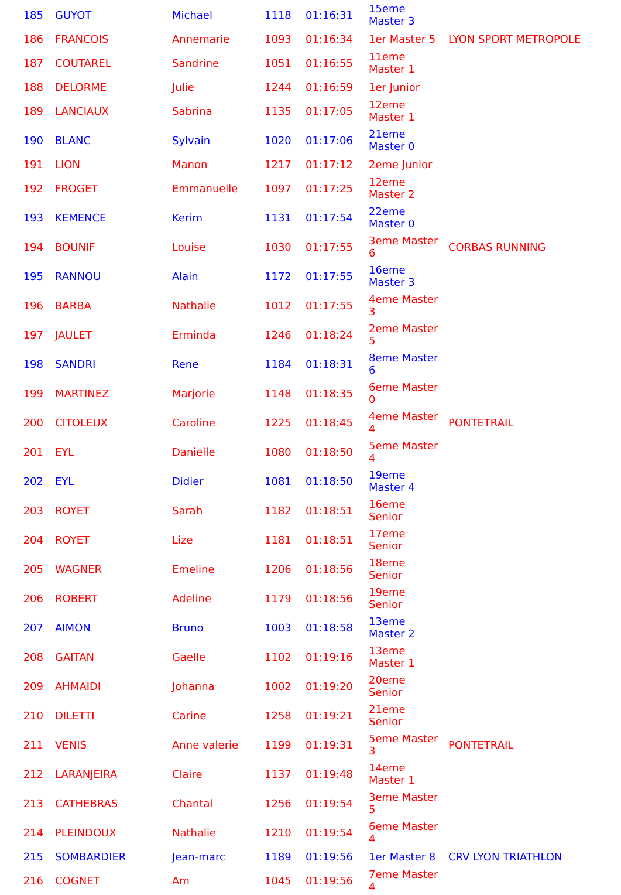| 185 | GUYOT | Michael | 1118 | 01:16:31 | 15eme Master 3 | |
| 186 | FRANCOIS | Annemarie | 1093 | 01:16:34 | 1er Master 5 | LYON SPORT METROPOLE |
| 187 | COUTAREL | Sandrine | 1051 | 01:16:55 | 11eme Master 1 | |
| 188 | DELORME | Julie | 1244 | 01:16:59 | 1er Junior | |
| 189 | LANCIAUX | Sabrina | 1135 | 01:17:05 | 12eme Master 1 | |
| 190 | BLANC | Sylvain | 1020 | 01:17:06 | 21eme Master 0 | |
| 191 | LION | Manon | 1217 | 01:17:12 | 2eme Junior | |
| 192 | FROGET | Emmanuelle | 1097 | 01:17:25 | 12eme Master 2 | |
| 193 | KEMENCE | Kerim | 1131 | 01:17:54 | 22eme Master 0 | |
| 194 | BOUNIF | Louise | 1030 | 01:17:55 | 3eme Master 6 | CORBAS RUNNING |
| 195 | RANNOU | Alain | 1172 | 01:17:55 | 16eme Master 3 | |
| 196 | BARBA | Nathalie | 1012 | 01:17:55 | 4eme Master 3 | |
| 197 | JAULET | Erminda | 1246 | 01:18:24 | 2eme Master 5 | |
| 198 | SANDRI | Rene | 1184 | 01:18:31 | 8eme Master 6 | |
| 199 | MARTINEZ | Marjorie | 1148 | 01:18:35 | 6eme Master 0 | |
| 200 | CITOLEUX | Caroline | 1225 | 01:18:45 | 4eme Master 4 | PONTETRAIL |
| 201 | EYL | Danielle | 1080 | 01:18:50 | 5eme Master 4 | |
| 202 | EYL | Didier | 1081 | 01:18:50 | 19eme Master 4 | |
| 203 | ROYET | Sarah | 1182 | 01:18:51 | 16eme Senior | |
| 204 | ROYET | Lize | 1181 | 01:18:51 | 17eme Senior | |
| 205 | WAGNER | Emeline | 1206 | 01:18:56 | 18eme Senior | |
| 206 | ROBERT | Adeline | 1179 | 01:18:56 | 19eme Senior | |
| 207 | AIMON | Bruno | 1003 | 01:18:58 | 13eme Master 2 | |
| 208 | GAITAN | Gaelle | 1102 | 01:19:16 | 13eme Master 1 | |
| 209 | AHMAIDI | Johanna | 1002 | 01:19:20 | 20eme Senior | |
| 210 | DILETTI | Carine | 1258 | 01:19:21 | 21eme Senior | |
| 211 | VENIS | Anne valerie | 1199 | 01:19:31 | 5eme Master 3 | PONTETRAIL |
| 212 | LARANJEIRA | Claire | 1137 | 01:19:48 | 14eme Master 1 | |
| 213 | CATHEBRAS | Chantal | 1256 | 01:19:54 | 3eme Master 5 | |
| 214 | PLEINDOUX | Nathalie | 1210 | 01:19:54 | 6eme Master 4 | |
| 215 | SOMBARDIER | Jean-marc | 1189 | 01:19:56 | 1er Master 8 | CRV LYON TRIATHLON |
| 216 | COGNET | Am | 1045 | 01:19:56 | 7eme Master 4 | |